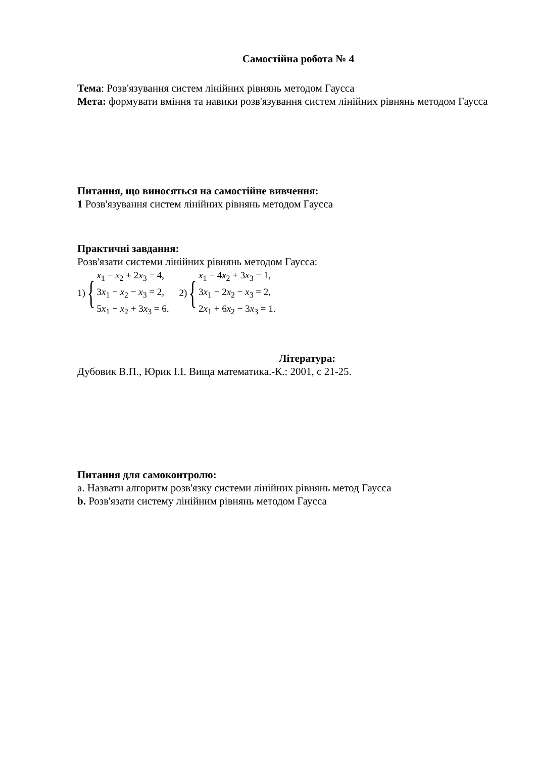Самостійна робота № 4
Тема: Розв'язування систем лінійних рівнянь методом Гаусса
Мета: формувати вміння та навики розв'язування систем лінійних рівнянь методом Гаусса
Питання, що виносяться на самостійне вивчення:
1 Розв'язування систем лінійних рівнянь методом Гаусса
Практичні завдання:
Розв'язати системи лінійних рівнянь методом Гаусса:
1) {
x<sub>1</sub> − x<sub>2</sub> + 2x<sub>3</sub> = 4,
3x<sub>1</sub> − x<sub>2</sub> − x<sub>3</sub> = 2,
5x<sub>1</sub> − x<sub>2</sub> + 3x<sub>3</sub> = 6.
2) {
x<sub>1</sub> − 4x<sub>2</sub> + 3x<sub>3</sub> = 1,
3x<sub>1</sub> − 2x<sub>2</sub> − x<sub>3</sub> = 2,
2x<sub>1</sub> + 6x<sub>2</sub> − 3x<sub>3</sub> = 1.
Література:
Дубовик В.П., Юрик І.І. Вища математика.-К.: 2001, с 21-25.
Питання для самоконтролю:
a. Назвати алгоритм розв'язку системи лінійних рівнянь метод Гаусса
b. Розв'язати систему лінійним рівнянь методом Гаусса